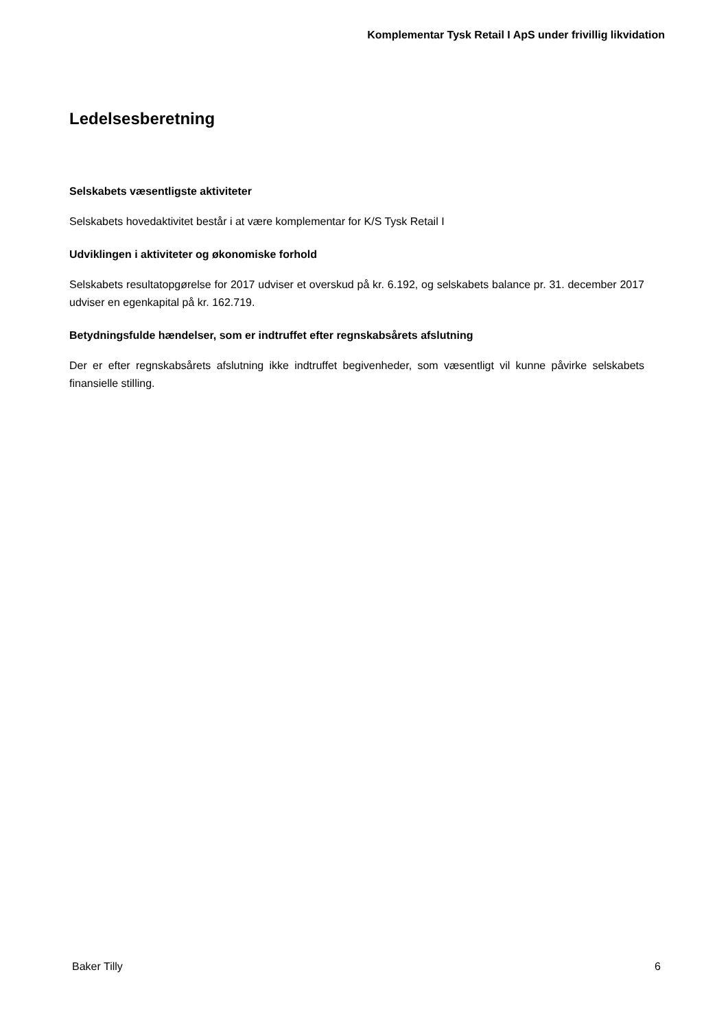Komplementar Tysk Retail I ApS under frivillig likvidation
Ledelsesberetning
Selskabets væsentligste aktiviteter
Selskabets hovedaktivitet består i at være komplementar for K/S Tysk Retail I
Udviklingen i aktiviteter og økonomiske forhold
Selskabets resultatopgørelse for 2017 udviser et overskud på kr. 6.192, og selskabets balance pr. 31. december 2017 udviser en egenkapital på kr. 162.719.
Betydningsfulde hændelser, som er indtruffet efter regnskabsårets afslutning
Der er efter regnskabsårets afslutning ikke indtruffet begivenheder, som væsentligt vil kunne påvirke selskabets finansielle stilling.
Baker Tilly 6